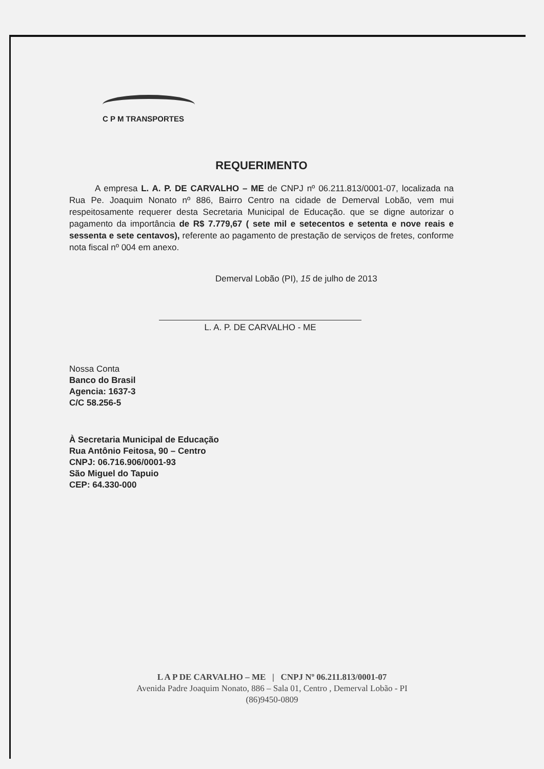C P M TRANSPORTES
REQUERIMENTO
A empresa L. A. P. DE CARVALHO – ME de CNPJ nº 06.211.813/0001-07, localizada na Rua Pe. Joaquim Nonato nº 886, Bairro Centro na cidade de Demerval Lobão, vem mui respeitosamente requerer desta Secretaria Municipal de Educação. que se digne autorizar o pagamento da importância de R$ 7.779,67 ( sete mil e setecentos e setenta e nove reais e sessenta e sete centavos), referente ao pagamento de prestação de serviços de fretes, conforme nota fiscal nº 004 em anexo.
Demerval Lobão (PI), 15 de julho de 2013
L. A. P. DE CARVALHO - ME
Nossa Conta
Banco do Brasil
Agencia: 1637-3
C/C 58.256-5
À Secretaria Municipal de Educação
Rua Antônio Feitosa, 90 – Centro
CNPJ: 06.716.906/0001-93
São Miguel do Tapuio
CEP: 64.330-000
L A P DE CARVALHO – ME | CNPJ Nº 06.211.813/0001-07
Avenida Padre Joaquim Nonato, 886 – Sala 01, Centro , Demerval Lobão - PI
(86)9450-0809